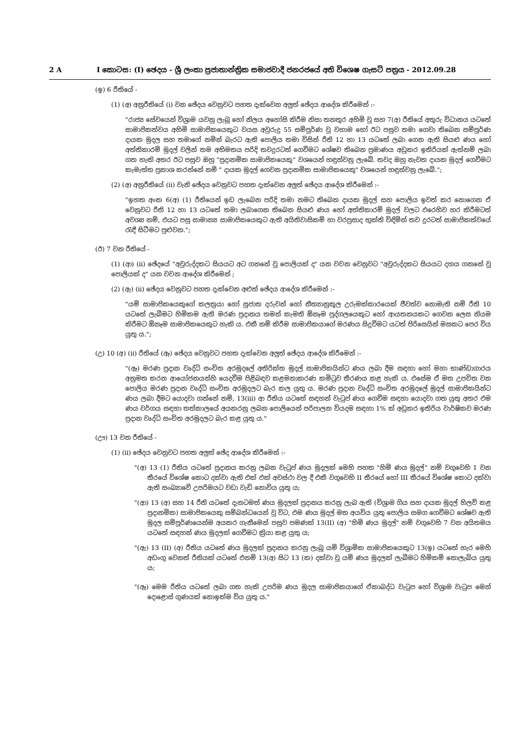2 A I කොටස: (I) ඡෙදය - ශ්‍රී ලංකා ප්‍රජාතාන්ත්‍රික සමාජවාදී ජනරජයේ අති විශෙෂ ගැසට් පත්‍රය - 2012.09.28
(ඉ) 6 රීතියේ -
(1) (අ) අනුරීතියේ (i) වන ඡේදය වෙනුවට පහත දැක්වෙන අලුත් ඡේදය ආදේශ කිරීමෙන් :-
"රාජ්‍ය සේවයෙන් විශ්‍රාම යවනු ලැබූ හෝ නිලය අහෝසි කිරීම නිසා තනතුර අහිමි වූ සහ 7(අ) රීතියේ අතුරු විධානය යටතේ සාමාජිකත්වය අහිමි සාමාජිකයෙකුට වයස අවුරුදු 55 සම්පූර්ණ වූ වහාම හෝ ඊට පසුව තමා ගෙවා තිබෙන සම්පූර්ණ දායක මුදල සහ තමාගේ නමින් බැරට ඇති පොලිය තමා විසින් රීති 12 හා 13 යටතේ ලබා ගෙන ඇති සියළු ණය හෝ අත්තිකාරම් මුදල් වලින් තම අභිමතය පරිදි තවදුරටත් ගෙවීමට ශේෂව තිබෙන ප්‍රමාණය අඩුකර ඉතිරියක් ඇත්නම් ලබා ගත හැකි අතර ඊට පසුව ඔහු "ප්‍රදානමික සාමාජිකයෙකු" වශයෙන් හඳුන්වනු ලැබේ. තවද ඔහු නැවත දායක මුදල් ගෙවීමට කැමැත්ත ප්‍රකාශ කරන්නේ නම් " දායක මුදල් ගෙවන ප්‍රදානමික සාමාජිකයෙකු" වශයෙන් හඳුන්වනු ලැබේ.";
(2) (අ) අනුරීතියේ (ii) වැනි ඡේදය වෙනුවට පහත දැක්වෙන අලුත් ඡේදය ආදේශ කිරීමෙන් :-
"ඉහත අංක 6(අ) (1) රීතියෙන් ඉඩ ලැබෙන පරිදි තමා නමට තිබෙන දායක මුදල් සහ පොලිය ඉවත් කර නොගෙන ඒ වෙනුවට රීති 12 හා 13 යටතේ තමා ලබාගෙන තිබෙන සියළු ණය හෝ අත්තිකාරම් මුදල් වලට එරෙහිව හර කිරීමටත් අවශ්‍ය නම්, එයට පසු සාමාන්‍ය සාමාජිකයෙකුට ඇති අයිතිවාසිකම් හා වරප්‍රසාද භුක්ති විඳිමින් තව දුරටත් සාමාජිකත්වයේ රැඳී සිටීමට පුළුවන.";
(ඊ) 7 වන රීතියේ -
(1) (ආ) (ii) ඡේදයේ "අවුරුද්දකට සියයට අට ගනනේ වූ පොලියක් ද" යන වචන වෙනුවට "අවුරුද්දකට සියයට දහය ගනනේ වූ පොලියක් ද" යන වචන ආදේශ කිරීමෙන් ;
(2) (ඇ) (ii) ඡේදය වෙනුවට පහත දැක්වෙන අළුත් ඡේදය ආදේශ කිරීමෙන් :-
"යම් සාමාජිකයෙකුගේ කලත්‍රයා හෝ සුජාත දරුවන් හෝ නීත්‍යානුකූල උරුමක්කාරයෙක් ජීවත්ව නොමැති නම් රීති 10 යටතේ ලැබීමට හිමිකම ඇති මරණ ප්‍රදානය තමන් කැමති ඕනෑම පුද්ගලයෙකුට හෝ ආයතනයකට ගෙවන ලෙස නියම කිරීමට ඕනෑම සාමාජිකයෙකුට හැකි ය. එකී නම් කිරීම සාමාජිකයාගේ මරණය සිදුවීමට යටත් පිරිසෙයින් මසකට පෙර විය යුතු ය.";
(උ) 10 (අ) (ii) රීතියේ (ඈ) ඡේදය වෙනුවට පහත දැක්වෙන අලුත් ඡේදය ආදේශ කිරීමෙන් :-
"(ඈ) මරණ ප්‍රදාන වෘද්ධි සංචිත අරමුදලේ අතිරික්ත මුදල් සාමාජිකයින්ට ණය ලබා දීම සඳහා හෝ මහා භාණ්ඩාගාරය අනුමත කරන ආයෝජනයන්හි යෙදවීම පිළිබඳව කළමනාකරණ කමිටුව තීරණය කළ හැකි ය. එසේම ඒ මත උපචිත වන පොලිය මරණ ප්‍රදාන වෘද්ධි සංචිත අරමුදලට බැර කල යුතු ය. මරණ ප්‍රදාන වෘද්ධි සංචිත අරමුදලේ මුදල් සාමාජිකයින්ට ණය ලබා දීමට යොදවා ගන්නේ නම්, 13(iii) ආ රීතිය යටතේ සඳහන් වැටුප් ණය ගෙවීම සඳහා යොදවා ගත යුතු අතර එම ණය වර්ගය සඳහා තත්කාලයේ අයකරනු ලබන පොලියෙන් පරිපාලන වියදම සඳහා 1% ක් අඩුකර ඉතිරිය වාර්ෂිකව මරණ ප්‍රදාන වෘද්ධි සංචිත අරමුදලට බැර කළ යුතු ය."
(ඌ) 13 වන රීතියේ -
(1) (ii) ඡේදය වෙනුවට පහත අලුත් ඡේද ආදේශ කිරීමෙන් :-
"(අ) 13 (1) රීතිය යටතේ ප්‍රදානය කරනු ලබන වැටුප් ණය මුදලක් මෙහි පහත "හිමි ණය මුදල්" නම් වගුවෙහි 1 වන තීරයේ විශේෂ කොට දක්වා ඇති එක් එක් අවස්ථා වල දී එකී වගුවෙහි II තීරයේ හෝ III තීරයේ විශේෂ කොට දක්වා ඇති සංඛ්‍යාවේ උපරිමයට වඩා වැඩි නොවිය යුතු ය;
"(ආ) 13 (අ) සහ 14 රීති යටතේ දැනටමත් ණය මුදලක් ප්‍රදානය කරනු ලැබ ඇති (විශ්‍රාම ගිය සහ දායක මුදල් හිලව් කළ ප්‍රදානමික) සාමාජිකයෙකු සම්බන්ධයෙන් වූ විට, එම ණය මුදල් මත අයවිය යුතු පොලිය සමග ගෙවීමට ශේෂව ඇති මුදල සම්පූර්ණයෙන්ම අයකර ගැනීමෙන් පසුව පමණක් 13(II) (අ) "හිමි ණය මුදල්" නම් වගුවෙහි 7 වන අයිතමය යටතේ සඳහන් ණය මුදලක් ගෙවීමට ක්‍රියා කළ යුතු ය;
"(ඇ) 13 (II) (අ) රීතිය යටතේ ණය මුදලක් ප්‍රදානය කරනු ලැබූ යම් විශ්‍රාමික සාමාජිකයෙකුට 13(ඉ) යටතේ හැර මෙහි අඩංගු වෙනත් රීතියක් යටතේ එනම් 13(අ) සිට 13 (ක) දක්වා වූ යම් ණය මුදලක් ලැබීමට හිමිකම් නොලැබිය යුතු ය;
"(ඈ) මෙම රීතිය යටතේ ලබා ගත හැකි උපරිම ණය මුදල සාමාජිකයාගේ ඒකාබද්ධ වැටුප හෝ විශ්‍රාම වැටුප මෙන් දොළොස් ගුණයක් නොඉක්ම විය යුතු ය."